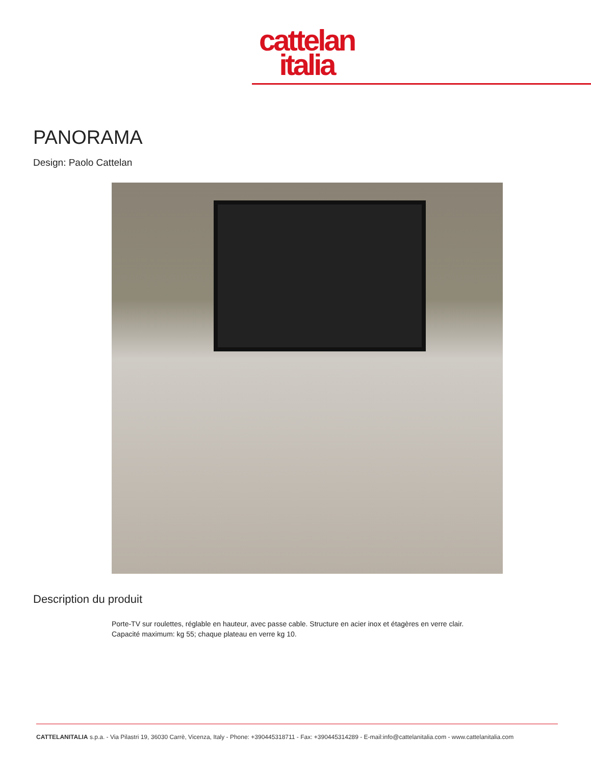cattelan
italia
PANORAMA
Design: Paolo Cattelan
Description du produit
Porte-TV sur roulettes, réglable en hauteur, avec passe cable. Structure en acier inox et étagères en verre clair.
Capacité maximum: kg 55; chaque plateau en verre kg 10.
CATTELANITALIA s.p.a. - Via Pilastri 19, 36030 Carrè, Vicenza, Italy - Phone: +390445318711 - Fax: +390445314289 - E-mail:info@cattelanitalia.com - www.cattelanitalia.com